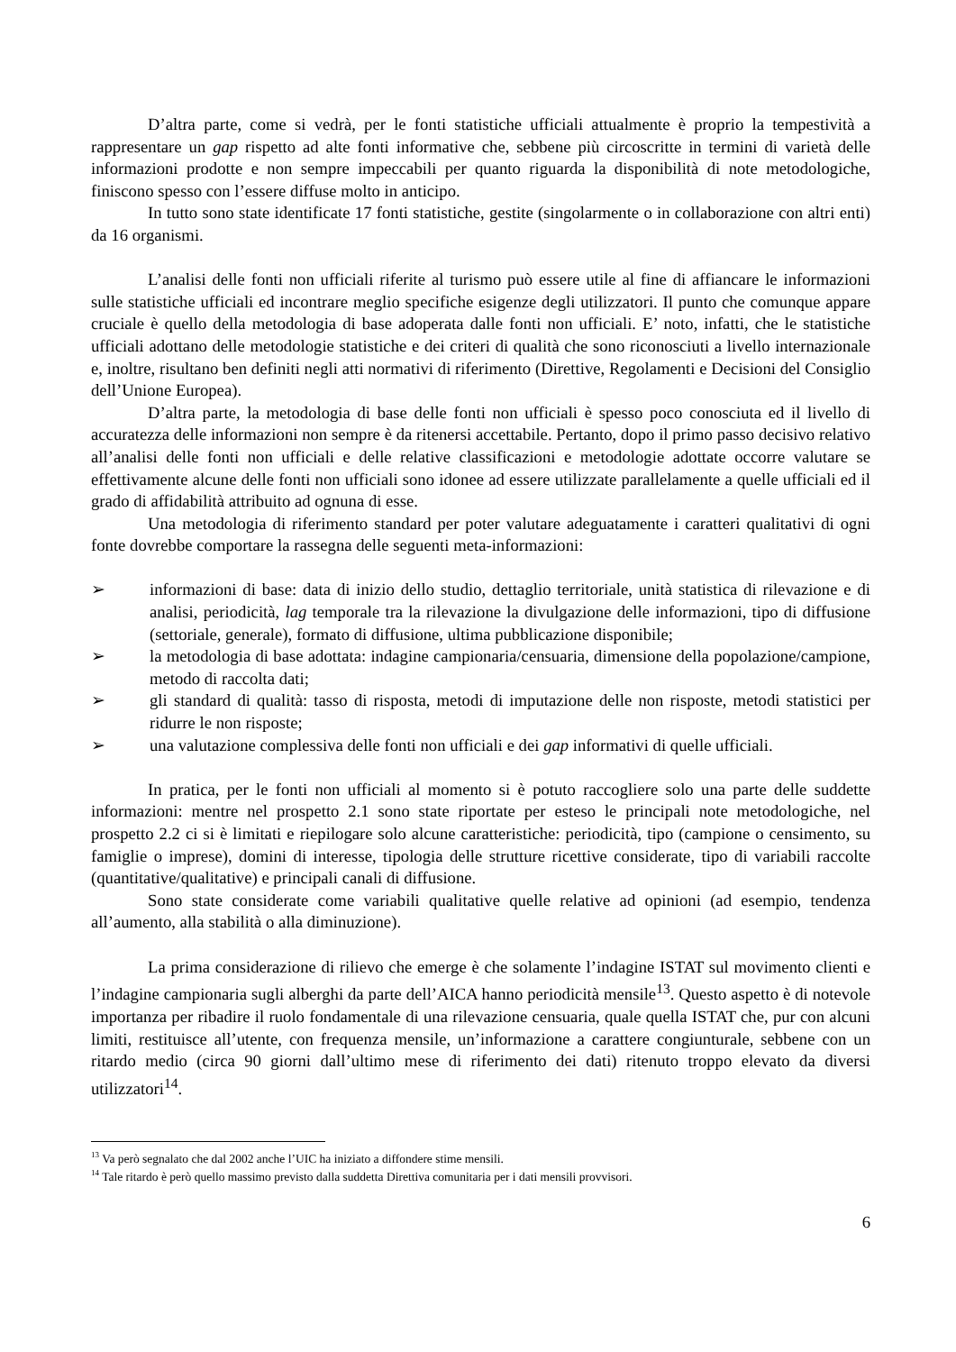D’altra parte, come si vedrà, per le fonti statistiche ufficiali attualmente è proprio la tempestività a rappresentare un gap rispetto ad alte fonti informative che, sebbene più circoscritte in termini di varietà delle informazioni prodotte e non sempre impeccabili per quanto riguarda la disponibilità di note metodologiche, finiscono spesso con l’essere diffuse molto in anticipo.
In tutto sono state identificate 17 fonti statistiche, gestite (singolarmente o in collaborazione con altri enti) da 16 organismi.
L’analisi delle fonti non ufficiali riferite al turismo può essere utile al fine di affiancare le informazioni sulle statistiche ufficiali ed incontrare meglio specifiche esigenze degli utilizzatori. Il punto che comunque appare cruciale è quello della metodologia di base adoperata dalle fonti non ufficiali. E’ noto, infatti, che le statistiche ufficiali adottano delle metodologie statistiche e dei criteri di qualità che sono riconosciuti a livello internazionale e, inoltre, risultano ben definiti negli atti normativi di riferimento (Direttive, Regolamenti e Decisioni del Consiglio dell’Unione Europea).
D’altra parte, la metodologia di base delle fonti non ufficiali è spesso poco conosciuta ed il livello di accuratezza delle informazioni non sempre è da ritenersi accettabile. Pertanto, dopo il primo passo decisivo relativo all’analisi delle fonti non ufficiali e delle relative classificazioni e metodologie adottate occorre valutare se effettivamente alcune delle fonti non ufficiali sono idonee ad essere utilizzate parallelamente a quelle ufficiali ed il grado di affidabilità attribuito ad ognuna di esse.
Una metodologia di riferimento standard per poter valutare adeguatamente i caratteri qualitativi di ogni fonte dovrebbe comportare la rassegna delle seguenti meta-informazioni:
➢ informazioni di base: data di inizio dello studio, dettaglio territoriale, unità statistica di rilevazione e di analisi, periodicità, lag temporale tra la rilevazione la divulgazione delle informazioni, tipo di diffusione (settoriale, generale), formato di diffusione, ultima pubblicazione disponibile;
➢ la metodologia di base adottata: indagine campionaria/censuaria, dimensione della popolazione/campione, metodo di raccolta dati;
➢ gli standard di qualità: tasso di risposta, metodi di imputazione delle non risposte, metodi statistici per ridurre le non risposte;
➢ una valutazione complessiva delle fonti non ufficiali e dei gap informativi di quelle ufficiali.
In pratica, per le fonti non ufficiali al momento si è potuto raccogliere solo una parte delle suddette informazioni: mentre nel prospetto 2.1 sono state riportate per esteso le principali note metodologiche, nel prospetto 2.2 ci si è limitati e riepilogare solo alcune caratteristiche: periodicità, tipo (campione o censimento, su famiglie o imprese), domini di interesse, tipologia delle strutture ricettive considerate, tipo di variabili raccolte (quantitative/qualitative) e principali canali di diffusione.
Sono state considerate come variabili qualitative quelle relative ad opinioni (ad esempio, tendenza all’aumento, alla stabilità o alla diminuzione).
La prima considerazione di rilievo che emerge è che solamente l’indagine ISTAT sul movimento clienti e l’indagine campionaria sugli alberghi da parte dell’AICA hanno periodicità mensile<sup>13</sup>. Questo aspetto è di notevole importanza per ribadire il ruolo fondamentale di una rilevazione censuaria, quale quella ISTAT che, pur con alcuni limiti, restituisce all’utente, con frequenza mensile, un’informazione a carattere congiunturale, sebbene con un ritardo medio (circa 90 giorni dall’ultimo mese di riferimento dei dati) ritenuto troppo elevato da diversi utilizzatori<sup>14</sup>.
<sup>13</sup> Va però segnalato che dal 2002 anche l’UIC ha iniziato a diffondere stime mensili.
<sup>14</sup> Tale ritardo è però quello massimo previsto dalla suddetta Direttiva comunitaria per i dati mensili provvisori.
6